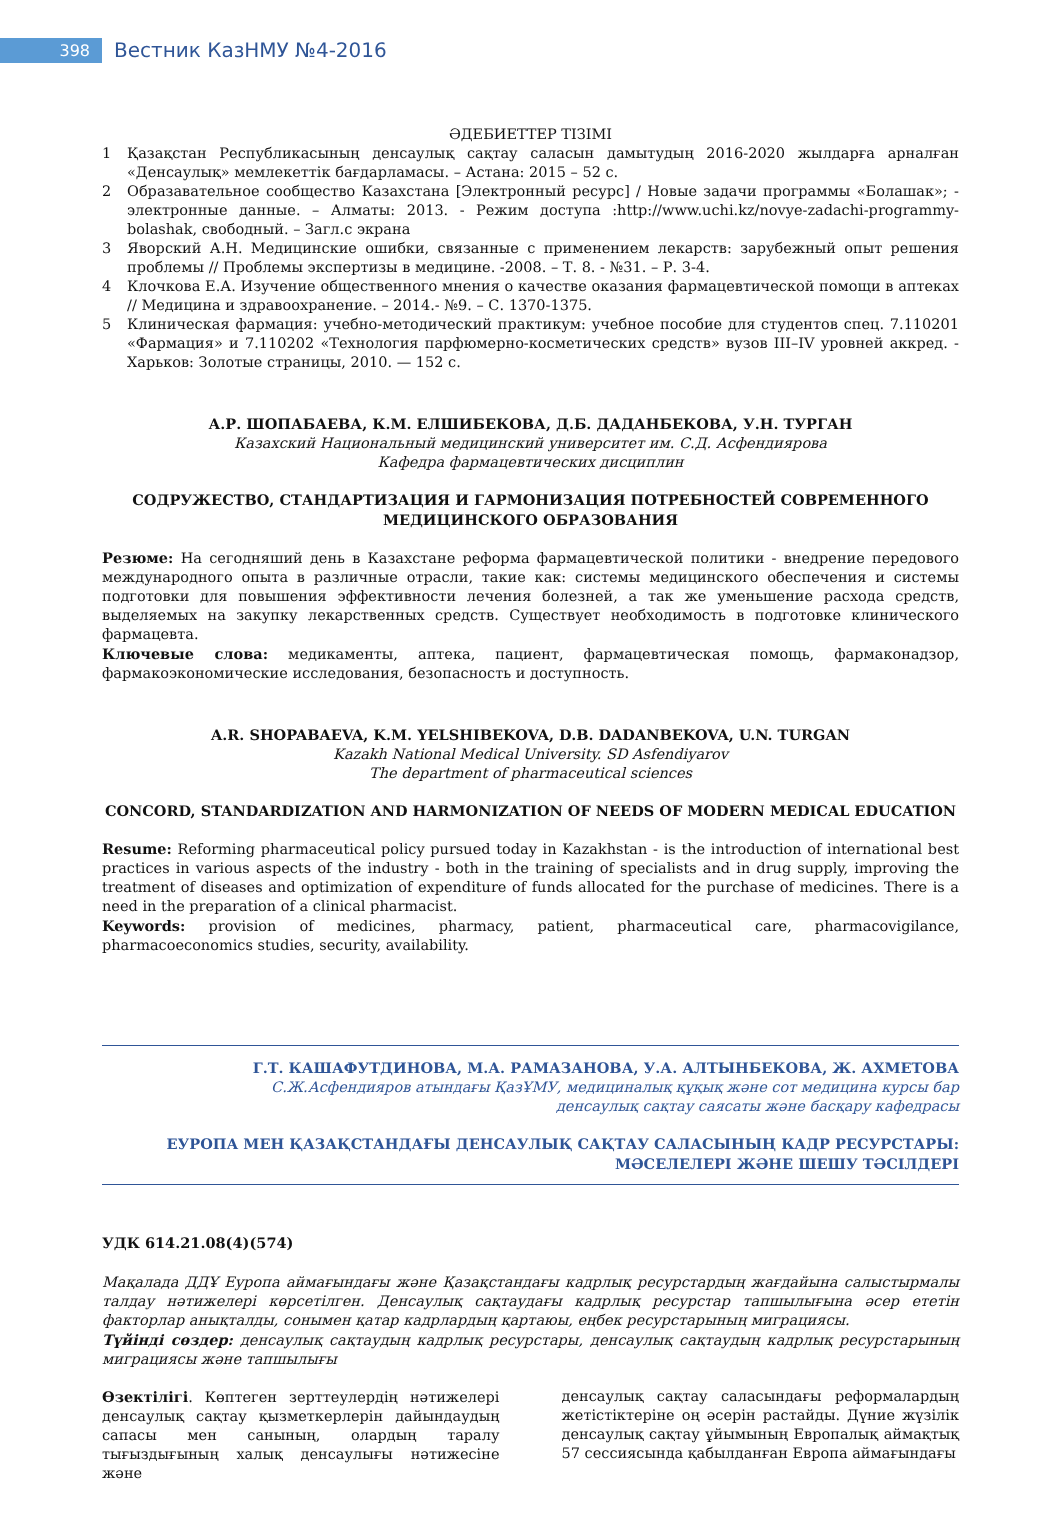398
Вестник КазНМУ №4-2016
ӘДЕБИЕТТЕР ТІЗІМІ
1 Қазақстан Республикасының денсаулық сақтау саласын дамытудың 2016-2020 жылдарға арналған «Денсаулық» мемлекеттік бағдарламасы. – Астана: 2015 – 52 с.
2 Образавательное сообщество Казахстана [Электронный ресурс] / Новые задачи программы «Болашак»; - электронные данные. – Алматы: 2013. - Режим доступа :http://www.uchi.kz/novye-zadachi-programmy-bolashak, свободный. – Загл.с экрана
3 Яворский А.Н. Медицинские ошибки, связанные с применением лекарств: зарубежный опыт решения проблемы // Проблемы экспертизы в медицине. -2008. – Т. 8. - №31. – Р. 3-4.
4 Клочкова Е.А. Изучение общественного мнения о качестве оказания фармацевтической помощи в аптеках // Медицина и здравоохранение. – 2014.- №9. – С. 1370-1375.
5 Клиническая фармация: учебно-методический практикум: учебное пособие для студентов спец. 7.110201 «Фармация» и 7.110202 «Технология парфюмерно-косметических средств» вузов III–IV уровней аккред. - Харьков: Золотые страницы, 2010. — 152 с.
А.Р. ШОПАБАЕВА, К.М. ЕЛШИБЕКОВА, Д.Б. ДАДАНБЕКОВА, У.Н. ТУРГАН
Казахский Национальный медицинский университет им. С.Д. Асфендиярова
Кафедра фармацевтических дисциплин
СОДРУЖЕСТВО, СТАНДАРТИЗАЦИЯ И ГАРМОНИЗАЦИЯ ПОТРЕБНОСТЕЙ СОВРЕМЕННОГО МЕДИЦИНСКОГО ОБРАЗОВАНИЯ
Резюме: На сегодняший день в Казахстане реформа фармацевтической политики - внедрение передового международного опыта в различные отрасли, такие как: системы медицинского обеспечения и системы подготовки для повышения эффективности лечения болезней, а так же уменьшение расхода средств, выделяемых на закупку лекарственных средств. Существует необходимость в подготовке клинического фармацевта.
Ключевые слова: медикаменты, аптека, пациент, фармацевтическая помощь, фармаконадзор, фармакоэкономические исследования, безопасность и доступность.
A.R. SHOPABAEVA, K.M. YELSHIBEKOVA, D.B. DADANBEKOVA, U.N. TURGAN
Kazakh National Medical University. SD Asfendiyarov
The department of pharmaceutical sciences
CONCORD, STANDARDIZATION AND HARMONIZATION OF NEEDS OF MODERN MEDICAL EDUCATION
Resume: Reforming pharmaceutical policy pursued today in Kazakhstan - is the introduction of international best practices in various aspects of the industry - both in the training of specialists and in drug supply, improving the treatment of diseases and optimization of expenditure of funds allocated for the purchase of medicines. There is a need in the preparation of a clinical pharmacist.
Keywords: provision of medicines, pharmacy, patient, pharmaceutical care, pharmacovigilance, pharmacoeconomics studies, security, availability.
Г.Т. КАШАФУТДИНОВА, М.А. РАМАЗАНОВА, У.А. АЛТЫНБЕКОВА, Ж. АХМЕТОВА
С.Ж.Асфендияров атындағы ҚазҰМУ, медициналық құқық және сот медицина курсы бар
денсаулық сақтау саясаты және басқару кафедрасы
ЕУРОПА МЕН ҚАЗАҚСТАНДАҒЫ ДЕНСАУЛЫҚ САҚТАУ САЛАСЫНЫҢ КАДР РЕСУРСТАРЫ:
МӘСЕЛЕЛЕРІ ЖӘНЕ ШЕШУ ТӘСІЛДЕРІ
УДК 614.21.08(4)(574)
Мақалада ДДҰ Еуропа аймағындағы және Қазақстандағы кадрлық ресурстардың жағдайына салыстырмалы талдау нәтижелері көрсетілген. Денсаулық сақтаудағы кадрлық ресурстар тапшылығына әсер ететін факторлар анықталды, сонымен қатар кадрлардың қартаюы, еңбек ресурстарының миграциясы.
Түйінді сөздер: денсаулық сақтаудың кадрлық ресурстары, денсаулық сақтаудың кадрлық ресурстарының миграциясы және тапшылығы
Өзектілігі. Көптеген зерттеулердің нәтижелері денсаулық сақтау қызметкерлерін дайындаудың сапасы мен санының, олардың таралу тығыздығының халық денсаулығы нәтижесіне және
денсаулық сақтау саласындағы реформалардың жетістіктеріне оң әсерін растайды. Дүние жүзілік денсаулық сақтау ұйымының Европалық аймақтық 57 сессиясында қабылданған Европа аймағындағы